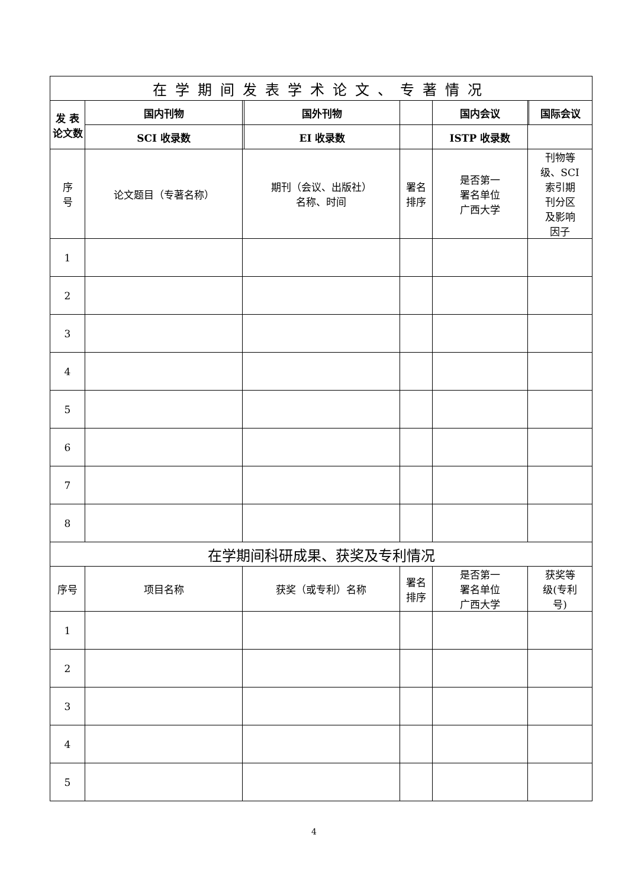| 在学期间发表学术论文、专著情况 | | | | | | | | |
| --- | --- | --- | --- | --- | --- | --- | --- | --- |
| 发 表 论文数 | | 国内刊物 | | 国外刊物 | | 国内会议 | | 国际会议 |
| | | SCI 收录数 | | EI 收录数 | | ISTP 收录数 | | |
| 序 号 | 论文题目（专著名称） | | 期刊（会议、出版社） 名称、时间 | | 署名 排序 | 是否第一 署名单位 广西大学 | 刊物等 级、SCI 索引期 刊分区 及影响 因子 | |
| 1 | | | | | | | | |
| 2 | | | | | | | | |
| 3 | | | | | | | | |
| 4 | | | | | | | | |
| 5 | | | | | | | | |
| 6 | | | | | | | | |
| 7 | | | | | | | | |
| 8 | | | | | | | | |
| 在学期间科研成果、获奖及专利情况 | | | | | | | | |
| 序号 | 项目名称 | | 获奖（或专利）名称 | | 署名 排序 | 是否第一 署名单位 广西大学 | 获奖等 级(专利 号) | |
| 1 | | | | | | | | |
| 2 | | | | | | | | |
| 3 | | | | | | | | |
| 4 | | | | | | | | |
| 5 | | | | | | | | |
4